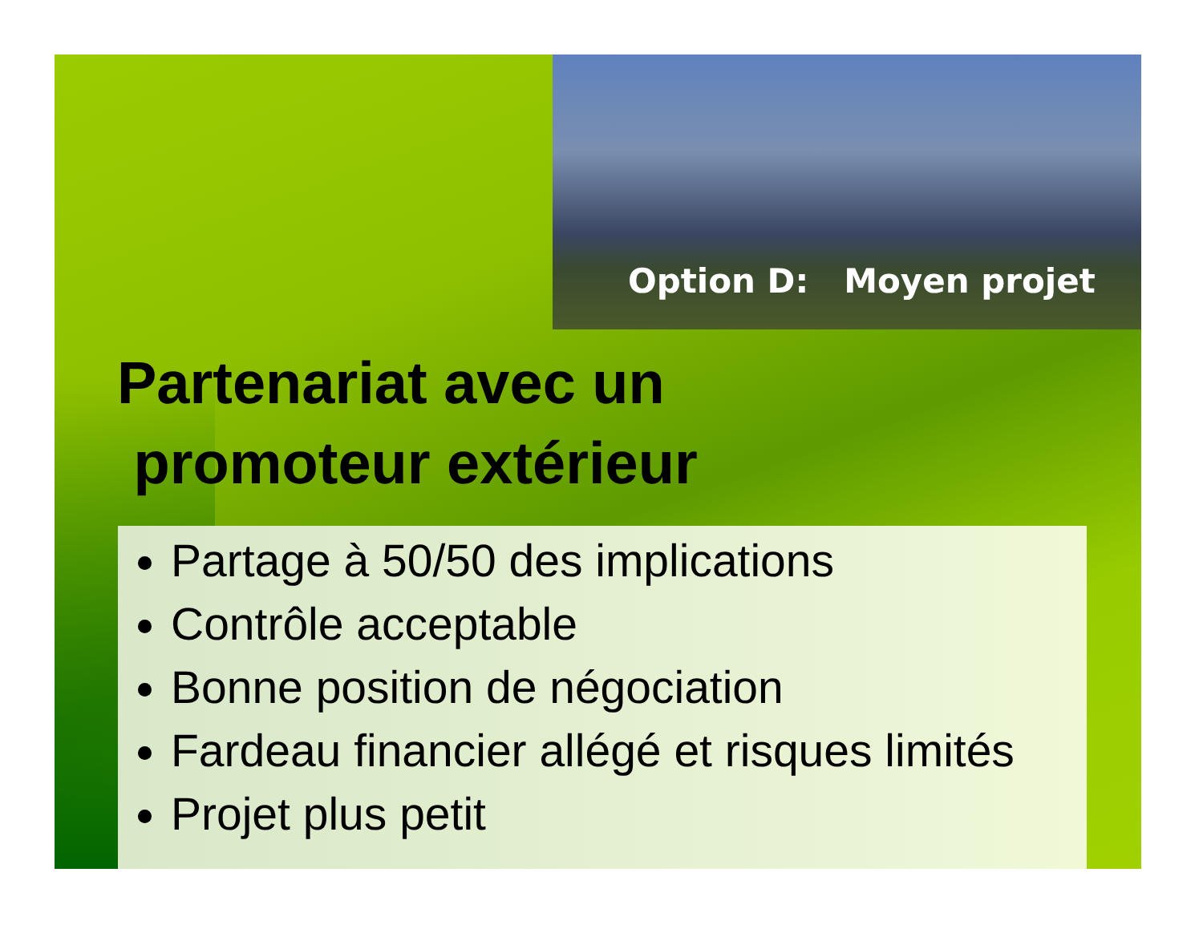Option D: Moyen projet
Partenariat avec un
promoteur extérieur
Partage à 50/50 des implications
Contrôle acceptable
Bonne position de négociation
Fardeau financier allégé et risques limités
Projet plus petit